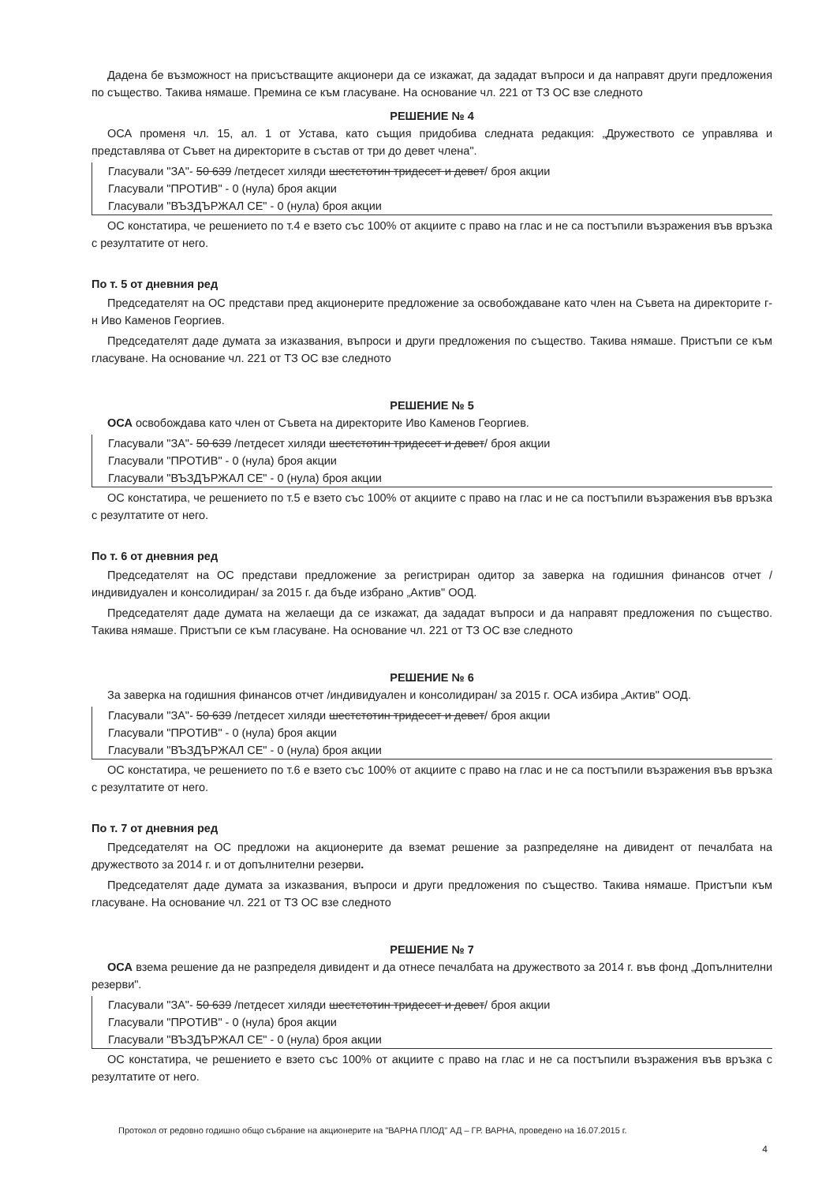Дадена бе възможност на присъстващите акционери да се изкажат, да зададат въпроси и да направят други предложения по същество. Такива нямаше. Премина се към гласуване. На основание чл. 221 от ТЗ ОС взе следното
РЕШЕНИЕ № 4
ОСА променя чл. 15, ал. 1 от Устава, като същия придобива следната редакция: „Дружеството се управлява и представлява от Съвет на директорите в състав от три до девет члена".
Гласували "ЗА"- 50 639 /петдесет хиляди шестстотин тридесет и девет/ броя акции
Гласували "ПРОТИВ" - 0 (нула) броя акции
Гласували "ВЪЗДЪРЖАЛ СЕ" - 0 (нула) броя акции
ОС констатира, че решението по т.4 е взето със 100% от акциите с право на глас и не са постъпили възражения във връзка с резултатите от него.
По т. 5 от дневния ред
Председателят на ОС представи пред акционерите предложение за освобождаване като член на Съвета на директорите г-н Иво Каменов Георгиев.
Председателят даде думата за изказвания, въпроси и други предложения по същество. Такива нямаше. Пристъпи се към гласуване. На основание чл. 221 от ТЗ ОС взе следното
РЕШЕНИЕ № 5
ОСА освобождава като член от Съвета на директорите Иво Каменов Георгиев.
Гласували "ЗА"- 50 639 /петдесет хиляди шестстотин тридесет и девет/ броя акции
Гласували "ПРОТИВ" - 0 (нула) броя акции
Гласували "ВЪЗДЪРЖАЛ СЕ" - 0 (нула) броя акции
ОС констатира, че решението по т.5 е взето със 100% от акциите с право на глас и не са постъпили възражения във връзка с резултатите от него.
По т. 6 от дневния ред
Председателят на ОС представи предложение за регистриран одитор за заверка на годишния финансов отчет /индивидуален и консолидиран/ за 2015 г. да бъде избрано „Актив" ООД.
Председателят даде думата на желаещи да се изкажат, да зададат въпроси и да направят предложения по същество. Такива нямаше. Пристъпи се към гласуване. На основание чл. 221 от ТЗ ОС взе следното
РЕШЕНИЕ № 6
За заверка на годишния финансов отчет /индивидуален и консолидиран/ за 2015 г. ОСА избира „Актив" ООД.
Гласували "ЗА"- 50 639 /петдесет хиляди шестстотин тридесет и девет/ броя акции
Гласували "ПРОТИВ" - 0 (нула) броя акции
Гласували "ВЪЗДЪРЖАЛ СЕ" - 0 (нула) броя акции
ОС констатира, че решението по т.6 е взето със 100% от акциите с право на глас и не са постъпили възражения във връзка с резултатите от него.
По т. 7 от дневния ред
Председателят на ОС предложи на акционерите да вземат решение за разпределяне на дивидент от печалбата на дружеството за 2014 г. и от допълнителни резерви.
Председателят даде думата за изказвания, въпроси и други предложения по същество. Такива нямаше. Пристъпи към гласуване. На основание чл. 221 от ТЗ ОС взе следното
РЕШЕНИЕ № 7
ОСА взема решение да не разпределя дивидент и да отнесе печалбата на дружеството за 2014 г. във фонд „Допълнителни резерви".
Гласували "ЗА"- 50 639 /петдесет хиляди шестстотин тридесет и девет/ броя акции
Гласували "ПРОТИВ" - 0 (нула) броя акции
Гласували "ВЪЗДЪРЖАЛ СЕ" - 0 (нула) броя акции
ОС констатира, че решението е взето със 100% от акциите с право на глас и не са постъпили възражения във връзка с резултатите от него.
Протокол от редовно годишно общо събрание на акционерите на "ВАРНА ПЛОД" АД – ГР. ВАРНА, проведено на 16.07.2015 г.
4